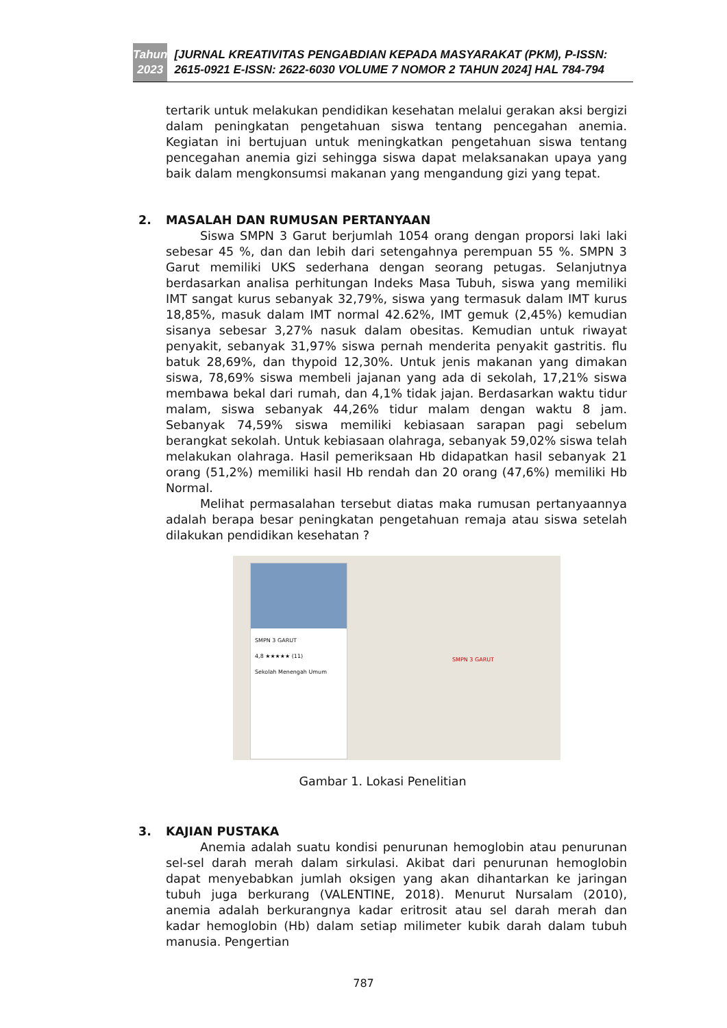Tahun
2023
[JURNAL KREATIVITAS PENGABDIAN KEPADA MASYARAKAT (PKM), P-ISSN: 2615-0921 E-ISSN: 2622-6030 VOLUME 7 NOMOR 2 TAHUN 2024] HAL 784-794
tertarik untuk melakukan pendidikan kesehatan melalui gerakan aksi bergizi dalam peningkatan pengetahuan siswa tentang pencegahan anemia. Kegiatan ini bertujuan untuk meningkatkan pengetahuan siswa tentang pencegahan anemia gizi sehingga siswa dapat melaksanakan upaya yang baik dalam mengkonsumsi makanan yang mengandung gizi yang tepat.
2. MASALAH DAN RUMUSAN PERTANYAAN
Siswa SMPN 3 Garut berjumlah 1054 orang dengan proporsi laki laki sebesar 45 %, dan dan lebih dari setengahnya perempuan 55 %. SMPN 3 Garut memiliki UKS sederhana dengan seorang petugas. Selanjutnya berdasarkan analisa perhitungan Indeks Masa Tubuh, siswa yang memiliki IMT sangat kurus sebanyak 32,79%, siswa yang termasuk dalam IMT kurus 18,85%, masuk dalam IMT normal 42.62%, IMT gemuk (2,45%) kemudian sisanya sebesar 3,27% nasuk dalam obesitas. Kemudian untuk riwayat penyakit, sebanyak 31,97% siswa pernah menderita penyakit gastritis. flu batuk 28,69%, dan thypoid 12,30%. Untuk jenis makanan yang dimakan siswa, 78,69% siswa membeli jajanan yang ada di sekolah, 17,21% siswa membawa bekal dari rumah, dan 4,1% tidak jajan. Berdasarkan waktu tidur malam, siswa sebanyak 44,26% tidur malam dengan waktu 8 jam. Sebanyak 74,59% siswa memiliki kebiasaan sarapan pagi sebelum berangkat sekolah. Untuk kebiasaan olahraga, sebanyak 59,02% siswa telah melakukan olahraga. Hasil pemeriksaan Hb didapatkan hasil sebanyak 21 orang (51,2%) memiliki hasil Hb rendah dan 20 orang (47,6%) memiliki Hb Normal.
Melihat permasalahan tersebut diatas maka rumusan pertanyaannya adalah berapa besar peningkatan pengetahuan remaja atau siswa setelah dilakukan pendidikan kesehatan ?
SMPN 3 GARUT
4,8 ★★★★★ (11)
Sekolah Menengah Umum
SMPN 3 GARUT
Gambar 1. Lokasi Penelitian
3. KAJIAN PUSTAKA
Anemia adalah suatu kondisi penurunan hemoglobin atau penurunan sel-sel darah merah dalam sirkulasi. Akibat dari penurunan hemoglobin dapat menyebabkan jumlah oksigen yang akan dihantarkan ke jaringan tubuh juga berkurang (VALENTINE, 2018). Menurut Nursalam (2010), anemia adalah berkurangnya kadar eritrosit atau sel darah merah dan kadar hemoglobin (Hb) dalam setiap milimeter kubik darah dalam tubuh manusia. Pengertian
787